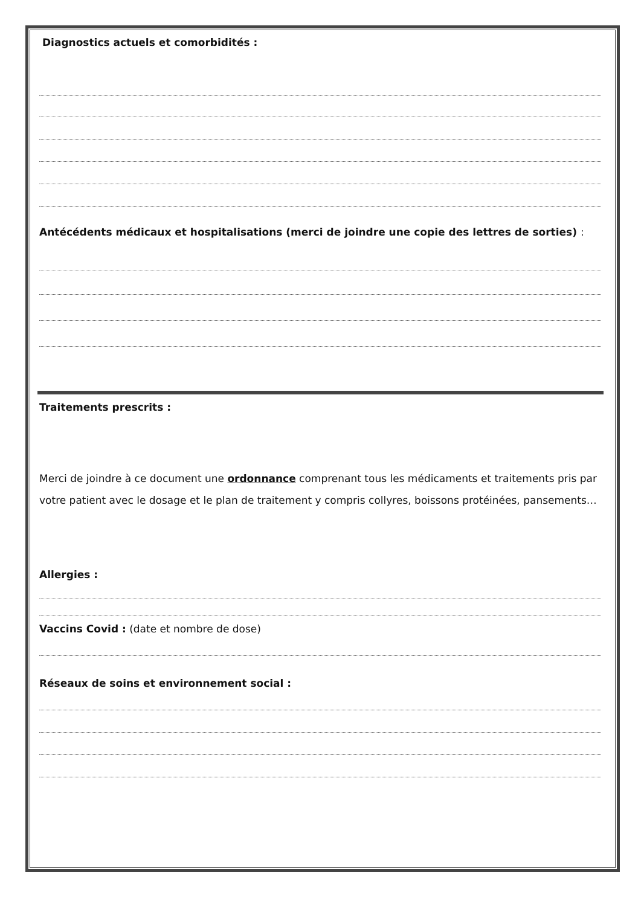Diagnostics actuels et comorbidités :
Antécédents médicaux et hospitalisations (merci de joindre une copie des lettres de sorties) :
Traitements prescrits :
Merci de joindre à ce document une ordonnance comprenant tous les médicaments et traitements pris par votre patient avec le dosage et le plan de traitement y compris collyres, boissons protéinées, pansements…
Allergies :
Vaccins Covid : (date et nombre de dose)
Réseaux de soins et environnement social :